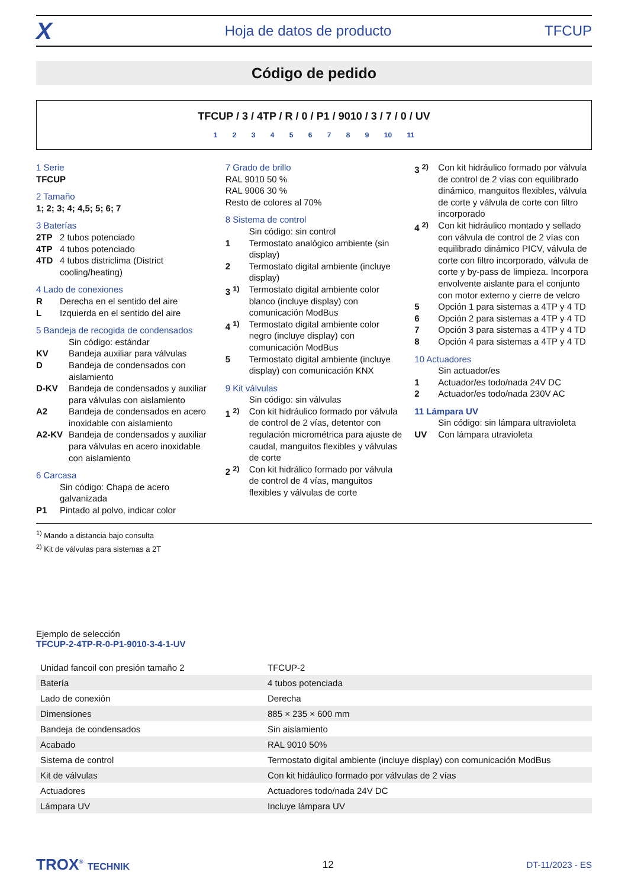X Hoja de datos de producto TFCUP
Código de pedido
TFCUP / 3 / 4TP / R / 0 / P1 / 9010 / 3 / 7 / 0 / UV
1 2 3 4 5 6 7 8 9 10 11
1 Serie
TFCUP
2 Tamaño
1; 2; 3; 4; 4,5; 5; 6; 7
3 Baterías
2TP 2 tubos potenciado
4TP 4 tubos potenciado
4TD 4 tubos districlima (District cooling/heating)
4 Lado de conexiones
R Derecha en el sentido del aire
L Izquierda en el sentido del aire
5 Bandeja de recogida de condensados
Sin código: estándar
KV Bandeja auxiliar para válvulas
D Bandeja de condensados con aislamiento
D-KV Bandeja de condensados y auxiliar para válvulas con aislamiento
A2 Bandeja de condensados en acero inoxidable con aislamiento
A2-KV Bandeja de condensados y auxiliar para válvulas en acero inoxidable con aislamiento
6 Carcasa
Sin código: Chapa de acero galvanizada
P1 Pintado al polvo, indicar color
7 Grado de brillo
RAL 9010 50 %
RAL 9006 30 %
Resto de colores al 70%
8 Sistema de control
Sin código: sin control
1 Termostato analógico ambiente (sin display)
2 Termostato digital ambiente (incluye display)
3 <sup>1)</sup> Termostato digital ambiente color blanco (incluye display) con comunicación ModBus
4 <sup>1)</sup> Termostato digital ambiente color negro (incluye display) con comunicación ModBus
5 Termostato digital ambiente (incluye display) con comunicación KNX
9 Kit válvulas
Sin código: sin válvulas
1 <sup>2)</sup> Con kit hidráulico formado por válvula de control de 2 vías, detentor con regulación micrométrica para ajuste de caudal, manguitos flexibles y válvulas de corte
2 <sup>2)</sup> Con kit hidrálico formado por válvula de control de 4 vías, manguitos flexibles y válvulas de corte
3 <sup>2)</sup> Con kit hidráulico formado por válvula de control de 2 vías con equilibrado dinámico, manguitos flexibles, válvula de corte y válvula de corte con filtro incorporado
4 <sup>2)</sup> Con kit hidráulico montado y sellado con válvula de control de 2 vías con equilibrado dinámico PICV, válvula de corte con filtro incorporado, válvula de corte y by-pass de limpieza. Incorpora envolvente aislante para el conjunto con motor externo y cierre de velcro
5 Opción 1 para sistemas a 4TP y 4 TD
6 Opción 2 para sistemas a 4TP y 4 TD
7 Opción 3 para sistemas a 4TP y 4 TD
8 Opción 4 para sistemas a 4TP y 4 TD
10 Actuadores
Sin actuador/es
1 Actuador/es todo/nada 24V DC
2 Actuador/es todo/nada 230V AC
11 Lámpara UV
Sin código: sin lámpara ultravioleta
UV Con lámpara utravioleta
<sup>1)</sup> Mando a distancia bajo consulta
<sup>2)</sup> Kit de válvulas para sistemas a 2T
Ejemplo de selección
TFCUP-2-4TP-R-0-P1-9010-3-4-1-UV
| Unidad fancoil con presión tamaño 2 | TFCUP-2 |
| Batería | 4 tubos potenciada |
| Lado de conexión | Derecha |
| Dimensiones | 885 × 235 × 600 mm |
| Bandeja de condensados | Sin aislamiento |
| Acabado | RAL 9010 50% |
| Sistema de control | Termostato digital ambiente (incluye display) con comunicación ModBus |
| Kit de válvulas | Con kit hidáulico formado por válvulas de 2 vías |
| Actuadores | Actuadores todo/nada 24V DC |
| Lámpara UV | Incluye lámpara UV |
TROX<sup>®</sup> TECHNIK 12 DT-11/2023 - ES